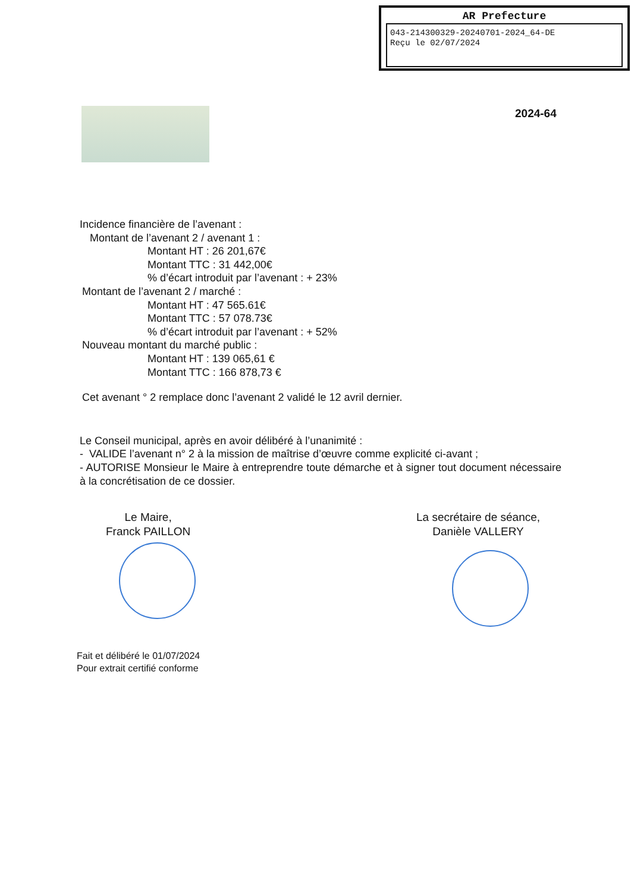AR Prefecture
043-214300329-20240701-2024_64-DE
Reçu le 02/07/2024
2024-64
Incidence financière de l’avenant :
Montant de l’avenant 2 / avenant 1 :
Montant HT : 26 201,67€
Montant TTC : 31 442,00€
% d’écart introduit par l’avenant : + 23%
Montant de l’avenant 2 / marché :
Montant HT : 47 565.61€
Montant TTC : 57 078.73€
% d’écart introduit par l’avenant : + 52%
Nouveau montant du marché public :
Montant HT : 139 065,61 €
Montant TTC : 166 878,73 €
Cet avenant ° 2 remplace donc l’avenant 2 validé le 12 avril dernier.
Le Conseil municipal, après en avoir délibéré à l’unanimité :
- VALIDE l’avenant n° 2 à la mission de maîtrise d’œuvre comme explicité ci-avant ;
- AUTORISE Monsieur le Maire à entreprendre toute démarche et à signer tout document nécessaire à la concrétisation de ce dossier.
Le Maire,
Franck PAILLON
La secrétaire de séance,
Danièle VALLERY
Fait et délibéré le 01/07/2024
Pour extrait certifié conforme